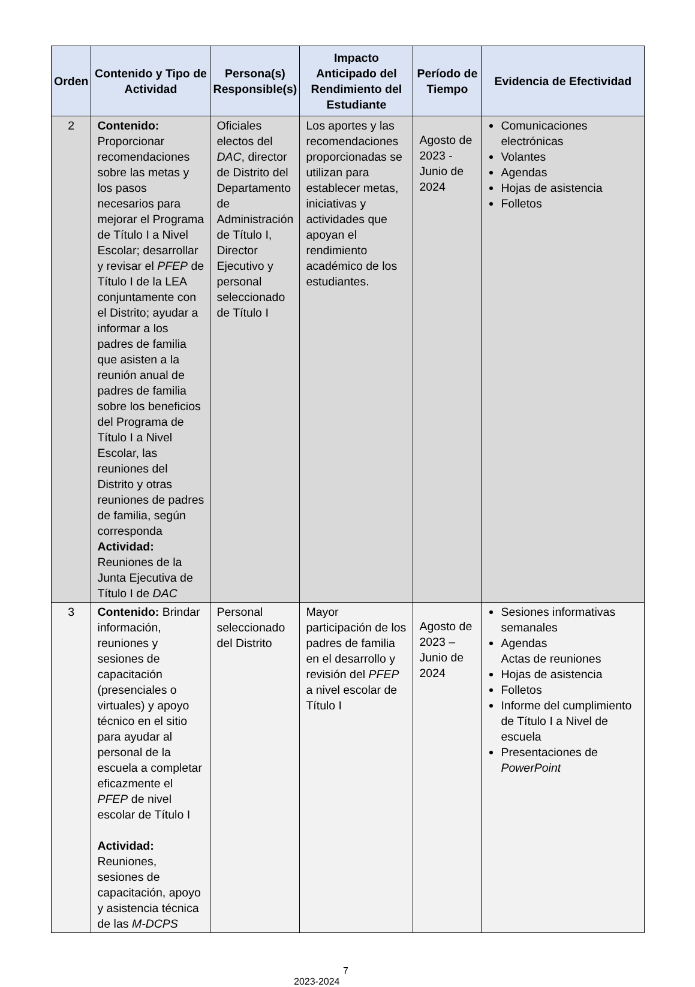| Orden | Contenido y Tipo de Actividad | Persona(s) Responsible(s) | Impacto Anticipado del Rendimiento del Estudiante | Período de Tiempo | Evidencia de Efectividad |
| --- | --- | --- | --- | --- | --- |
| 2 | Contenido: Proporcionar recomendaciones sobre las metas y los pasos necesarios para mejorar el Programa de Título I a Nivel Escolar; desarrollar y revisar el PFEP de Título I de la LEA conjuntamente con el Distrito; ayudar a informar a los padres de familia que asisten a la reunión anual de padres de familia sobre los beneficios del Programa de Título I a Nivel Escolar, las reuniones del Distrito y otras reuniones de padres de familia, según corresponda Actividad: Reuniones de la Junta Ejecutiva de Título I de DAC | Oficiales electos del DAC , director de Distrito del Departamento de Administración de Título I, Director Ejecutivo y personal seleccionado de Título I | Los aportes y las recomendaciones proporcionadas se utilizan para establecer metas, iniciativas y actividades que apoyan el rendimiento académico de los estudiantes. | Agosto de 2023 - Junio de 2024 | Comunicaciones electrónicas Volantes Agendas Hojas de asistencia Folletos |
| 3 | Contenido: Brindar información, reuniones y sesiones de capacitación (presenciales o virtuales) y apoyo técnico en el sitio para ayudar al personal de la escuela a completar eficazmente el PFEP de nivel escolar de Título I Actividad: Reuniones, sesiones de capacitación, apoyo y asistencia técnica de las M-DCPS | Personal seleccionado del Distrito | Mayor participación de los padres de familia en el desarrollo y revisión del PFEP a nivel escolar de Título I | Agosto de 2023 – Junio de 2024 | Sesiones informativas semanales Agendas Actas de reuniones Hojas de asistencia Folletos Informe del cumplimiento de Título I a Nivel de escuela Presentaciones de PowerPoint |
7
2023-2024